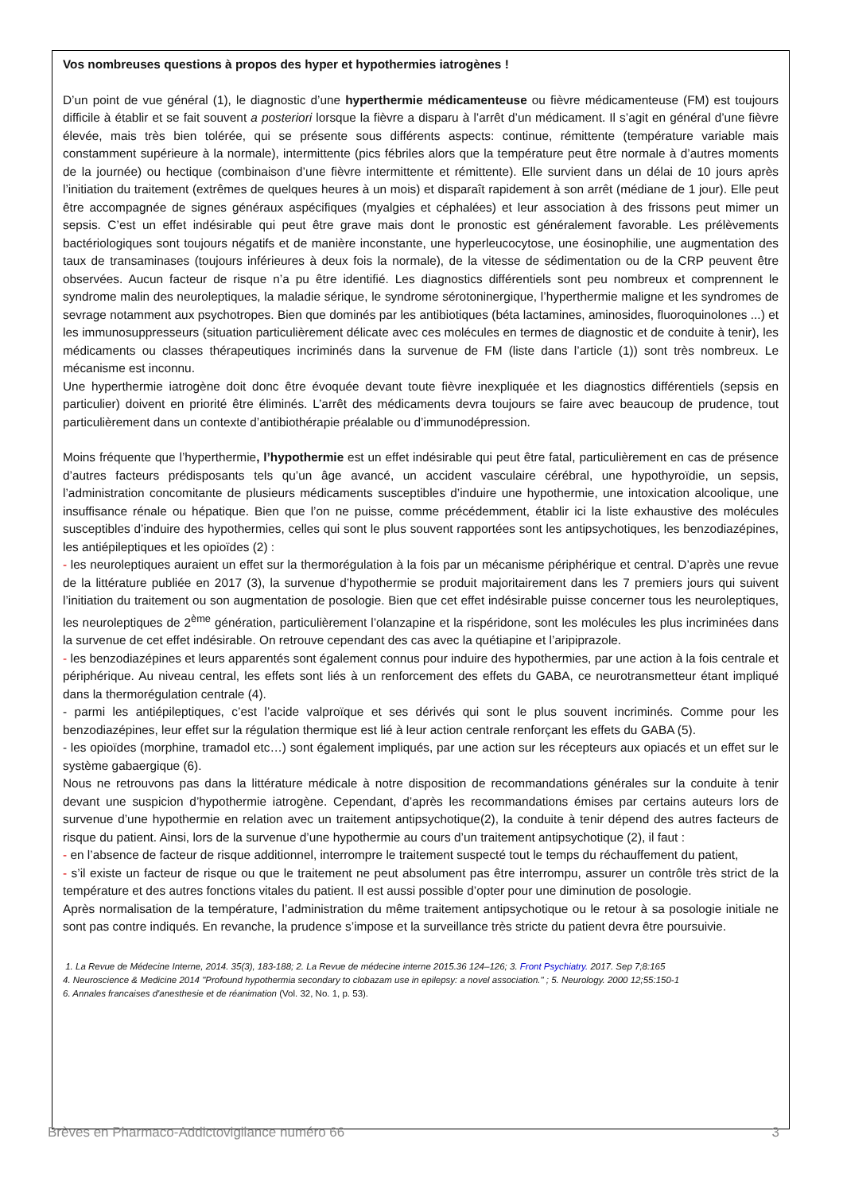Vos nombreuses questions à propos des hyper et hypothermies iatrogènes !
D’un point de vue général (1), le diagnostic d’une hyperthermie médicamenteuse ou fièvre médicamenteuse (FM) est toujours difficile à établir et se fait souvent a posteriori lorsque la fièvre a disparu à l’arrêt d’un médicament. Il s’agit en général d’une fièvre élevée, mais très bien tolérée, qui se présente sous différents aspects: continue, rémittente (température variable mais constamment supérieure à la normale), intermittente (pics fébriles alors que la température peut être normale à d’autres moments de la journée) ou hectique (combinaison d’une fièvre intermittente et rémittente). Elle survient dans un délai de 10 jours après l’initiation du traitement (extrêmes de quelques heures à un mois) et disparaît rapidement à son arrêt (médiane de 1 jour). Elle peut être accompagnée de signes généraux aspécifiques (myalgies et céphalées) et leur association à des frissons peut mimer un sepsis. C’est un effet indésirable qui peut être grave mais dont le pronostic est généralement favorable. Les prélèvements bactériologiques sont toujours négatifs et de manière inconstante, une hyperleucocytose, une éosinophilie, une augmentation des taux de transaminases (toujours inférieures à deux fois la normale), de la vitesse de sédimentation ou de la CRP peuvent être observées. Aucun facteur de risque n’a pu être identifié. Les diagnostics différentiels sont peu nombreux et comprennent le syndrome malin des neuroleptiques, la maladie sérique, le syndrome sérotoninergique, l’hyperthermie maligne et les syndromes de sevrage notamment aux psychotropes. Bien que dominés par les antibiotiques (béta lactamines, aminosides, fluoroquinolones ...) et les immunosuppresseurs (situation particulièrement délicate avec ces molécules en termes de diagnostic et de conduite à tenir), les médicaments ou classes thérapeutiques incriminés dans la survenue de FM (liste dans l’article (1)) sont très nombreux. Le mécanisme est inconnu.
Une hyperthermie iatrogène doit donc être évoquée devant toute fièvre inexpliquée et les diagnostics différentiels (sepsis en particulier) doivent en priorité être éliminés. L’arrêt des médicaments devra toujours se faire avec beaucoup de prudence, tout particulièrement dans un contexte d’antibiothérapie préalable ou d’immunodépression.
Moins fréquente que l’hyperthermie, l’hypothermie est un effet indésirable qui peut être fatal, particulièrement en cas de présence d’autres facteurs prédisposants tels qu’un âge avancé, un accident vasculaire cérébral, une hypothyroïdie, un sepsis, l’administration concomitante de plusieurs médicaments susceptibles d’induire une hypothermie, une intoxication alcoolique, une insuffisance rénale ou hépatique. Bien que l’on ne puisse, comme précédemment, établir ici la liste exhaustive des molécules susceptibles d’induire des hypothermies, celles qui sont le plus souvent rapportées sont les antipsychotiques, les benzodiazépines, les antiépileptiques et les opioïdes (2) :
- les neuroleptiques auraient un effet sur la thermorégulation à la fois par un mécanisme périphérique et central. D’après une revue de la littérature publiée en 2017 (3), la survenue d’hypothermie se produit majoritairement dans les 7 premiers jours qui suivent l’initiation du traitement ou son augmentation de posologie. Bien que cet effet indésirable puisse concerner tous les neuroleptiques, les neuroleptiques de 2<sup>ème</sup> génération, particulièrement l’olanzapine et la rispéridone, sont les molécules les plus incriminées dans la survenue de cet effet indésirable. On retrouve cependant des cas avec la quétiapine et l’aripiprazole.
- les benzodiazépines et leurs apparentés sont également connus pour induire des hypothermies, par une action à la fois centrale et périphérique. Au niveau central, les effets sont liés à un renforcement des effets du GABA, ce neurotransmetteur étant impliqué dans la thermorégulation centrale (4).
- parmi les antiépileptiques, c’est l’acide valproïque et ses dérivés qui sont le plus souvent incriminés. Comme pour les benzodiazépines, leur effet sur la régulation thermique est lié à leur action centrale renforçant les effets du GABA (5).
- les opioïdes (morphine, tramadol etc…) sont également impliqués, par une action sur les récepteurs aux opiacés et un effet sur le système gabaergique (6).
Nous ne retrouvons pas dans la littérature médicale à notre disposition de recommandations générales sur la conduite à tenir devant une suspicion d’hypothermie iatrogène. Cependant, d’après les recommandations émises par certains auteurs lors de survenue d’une hypothermie en relation avec un traitement antipsychotique(2), la conduite à tenir dépend des autres facteurs de risque du patient. Ainsi, lors de la survenue d’une hypothermie au cours d’un traitement antipsychotique (2), il faut :
- en l’absence de facteur de risque additionnel, interrompre le traitement suspecté tout le temps du réchauffement du patient,
- s’il existe un facteur de risque ou que le traitement ne peut absolument pas être interrompu, assurer un contrôle très strict de la température et des autres fonctions vitales du patient. Il est aussi possible d’opter pour une diminution de posologie.
Après normalisation de la température, l’administration du même traitement antipsychotique ou le retour à sa posologie initiale ne sont pas contre indiqués. En revanche, la prudence s’impose et la surveillance très stricte du patient devra être poursuivie.
1. La Revue de Médecine Interne, 2014. 35(3), 183-188; 2. La Revue de médecine interne 2015.36 124–126; 3. Front Psychiatry. 2017. Sep 7;8:165
4. Neuroscience & Medicine 2014 "Profound hypothermia secondary to clobazam use in epilepsy: a novel association." ; 5. Neurology. 2000 12;55:150-1
6. Annales francaises d'anesthesie et de réanimation (Vol. 32, No. 1, p. 53).
Brèves en Pharmaco-Addictovigilance numéro 66 3